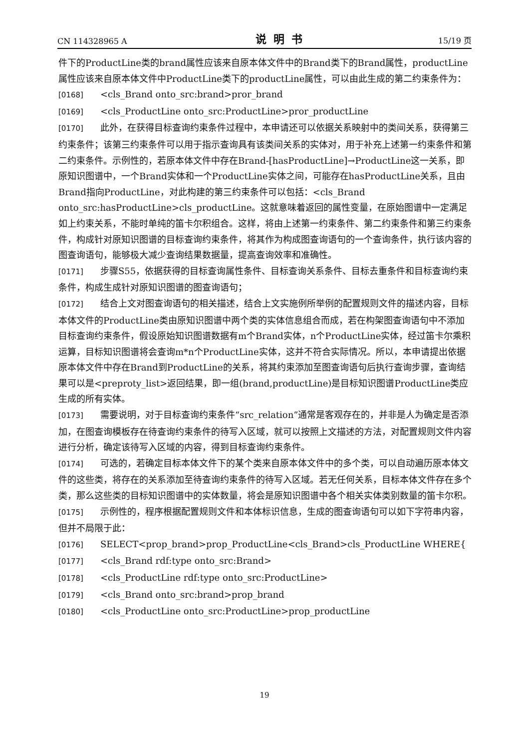CN 114328965 A 说明书 15/19 页
件下的ProductLine类的brand属性应该来自原本体文件中的Brand类下的Brand属性，productLine属性应该来自原本体文件中ProductLine类下的productLine属性，可以由此生成的第二约束条件为：
[0168] <cls_Brand onto_src:brand>pror_brand
[0169] <cls_ProductLine onto_src:ProductLine>pror_productLine
[0170] 此外，在获得目标查询约束条件过程中，本申请还可以依据关系映射中的类间关系，获得第三约束条件；该第三约束条件可以用于指示查询具有该类间关系的实体对，用于补充上述第一约束条件和第二约束条件。示例性的，若原本体文件中存在Brand-[hasProductLine]→ProductLine这一关系，即原知识图谱中，一个Brand实体和一个ProductLine实体之间，可能存在hasProductLine关系，且由Brand指向ProductLine，对此构建的第三约束条件可以包括：<cls_Brand onto_src:hasProductLine>cls_productLine。这就意味着返回的属性变量，在原始图谱中一定满足如上约束关系，不能时单纯的笛卡尔积组合。这样，将由上述第一约束条件、第二约束条件和第三约束条件，构成针对原知识图谱的目标查询约束条件，将其作为构成图查询语句的一个查询条件，执行该内容的图查询语句，能够极大减少查询结果数据量，提高查询效率和准确性。
[0171] 步骤S55，依据获得的目标查询属性条件、目标查询关系条件、目标去重条件和目标查询约束条件，构成生成针对原知识图谱的图查询语句；
[0172] 结合上文对图查询语句的相关描述，结合上文实施例所举例的配置规则文件的描述内容，目标本体文件的ProductLine类由原知识图谱中两个类的实体信息组合而成，若在构架图查询语句中不添加目标查询约束条件，假设原始知识图谱数据有m个Brand实体，n个ProductLine实体，经过笛卡尔乘积运算，目标知识图谱将会查询m*n个ProductLine实体，这并不符合实际情况。所以，本申请提出依据原本体文件中存在Brand到ProductLine的关系，将其约束添加至图查询语句后执行查询步骤，查询结果可以是<preproty_list>返回结果，即一组(brand,productLine)是目标知识图谱ProductLine类应生成的所有实体。
[0173] 需要说明，对于目标查询约束条件“src_relation”通常是客观存在的，并非是人为确定是否添加，在图查询模板存在待查询约束条件的待写入区域，就可以按照上文描述的方法，对配置规则文件内容进行分析，确定该待写入区域的内容，得到目标查询约束条件。
[0174] 可选的，若确定目标本体文件下的某个类来自原本体文件中的多个类，可以自动遍历原本体文件的这些类，将存在的关系添加至待查询约束条件的待写入区域。若无任何关系，目标本体文件存在多个类，那么这些类的目标知识图谱中的实体数量，将会是原知识图谱中各个相关实体类别数量的笛卡尔积。
[0175] 示例性的，程序根据配置规则文件和本体标识信息，生成的图查询语句可以如下字符串内容，但并不局限于此：
[0176] SELECT<prop_brand>prop_ProductLine<cls_Brand>cls_ProductLine WHERE{
[0177] <cls_Brand rdf:type onto_src:Brand>
[0178] <cls_ProductLine rdf:type onto_src:ProductLine>
[0179] <cls_Brand onto_src:brand>prop_brand
[0180] <cls_ProductLine onto_src:ProductLine>prop_productLine
19